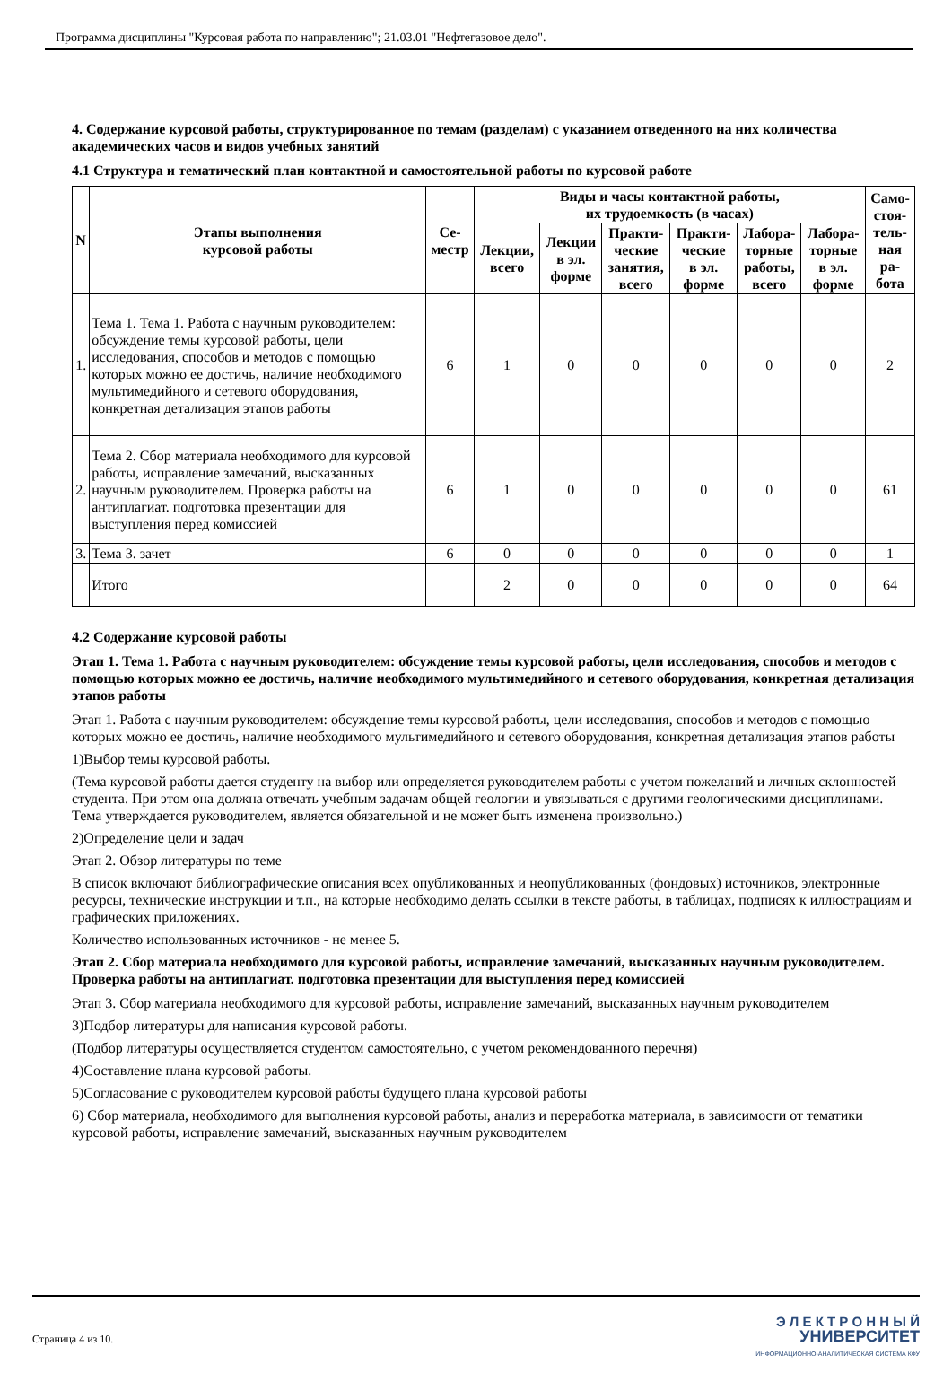Программа дисциплины "Курсовая работа по направлению"; 21.03.01 "Нефтегазовое дело".
4. Содержание курсовой работы, структурированное по темам (разделам) с указанием отведенного на них количества академических часов и видов учебных занятий
4.1 Структура и тематический план контактной и самостоятельной работы по курсовой работе
| N | Этапы выполнения курсовой работы | Се- местр | Виды и часы контактной работы, их трудоемкость (в часах) | | | | | | Само- стоя- тель- ная ра- бота |
| --- | --- | --- | --- | --- | --- | --- | --- | --- | --- |
| | | | Лекции, всего | Лекции в эл. форме | Практи- ческие занятия, всего | Практи- ческие в эл. форме | Лабора- торные работы, всего | Лабора- торные в эл. форме | |
| 1. | Тема 1. Тема 1. Работа с научным руководителем: обсуждение темы курсовой работы, цели исследования, способов и методов с помощью которых можно ее достичь, наличие необходимого мультимедийного и сетевого оборудования, конкретная детализация этапов работы | 6 | 1 | 0 | 0 | 0 | 0 | 0 | 2 |
| 2. | Тема 2. Сбор материала необходимого для курсовой работы, исправление замечаний, высказанных научным руководителем. Проверка работы на антиплагиат. подготовка презентации для выступления перед комиссией | 6 | 1 | 0 | 0 | 0 | 0 | 0 | 61 |
| 3. | Тема 3. зачет | 6 | 0 | 0 | 0 | 0 | 0 | 0 | 1 |
| | Итого | | 2 | 0 | 0 | 0 | 0 | 0 | 64 |
4.2 Содержание курсовой работы
Этап 1. Тема 1. Работа с научным руководителем: обсуждение темы курсовой работы, цели исследования, способов и методов с помощью которых можно ее достичь, наличие необходимого мультимедийного и сетевого оборудования, конкретная детализация этапов работы
Этап 1. Работа с научным руководителем: обсуждение темы курсовой работы, цели исследования, способов и методов с помощью которых можно ее достичь, наличие необходимого мультимедийного и сетевого оборудования, конкретная детализация этапов работы
1)Выбор темы курсовой работы.
(Тема курсовой работы дается студенту на выбор или определяется руководителем работы с учетом пожеланий и личных склонностей студента. При этом она должна отвечать учебным задачам общей геологии и увязываться с другими геологическими дисциплинами. Тема утверждается руководителем, является обязательной и не может быть изменена произвольно.)
2)Определение цели и задач
Этап 2. Обзор литературы по теме
В список включают библиографические описания всех опубликованных и неопубликованных (фондовых) источников, электронные ресурсы, технические инструкции и т.п., на которые необходимо делать ссылки в тексте работы, в таблицах, подписях к иллюстрациям и графических приложениях.
Количество использованных источников - не менее 5.
Этап 2. Сбор материала необходимого для курсовой работы, исправление замечаний, высказанных научным руководителем. Проверка работы на антиплагиат. подготовка презентации для выступления перед комиссией
Этап 3. Сбор материала необходимого для курсовой работы, исправление замечаний, высказанных научным руководителем
3)Подбор литературы для написания курсовой работы.
(Подбор литературы осуществляется студентом самостоятельно, с учетом рекомендованного перечня)
4)Составление плана курсовой работы.
5)Согласование с руководителем курсовой работы будущего плана курсовой работы
6) Сбор материала, необходимого для выполнения курсовой работы, анализ и переработка материала, в зависимости от тематики курсовой работы, исправление замечаний, высказанных научным руководителем
Страница 4 из 10.
Э Л Е К Т Р О Н Н Ы Й
УНИВЕРСИТЕТ
ИНФОРМАЦИОННО-АНАЛИТИЧЕСКАЯ СИСТЕМА КФУ